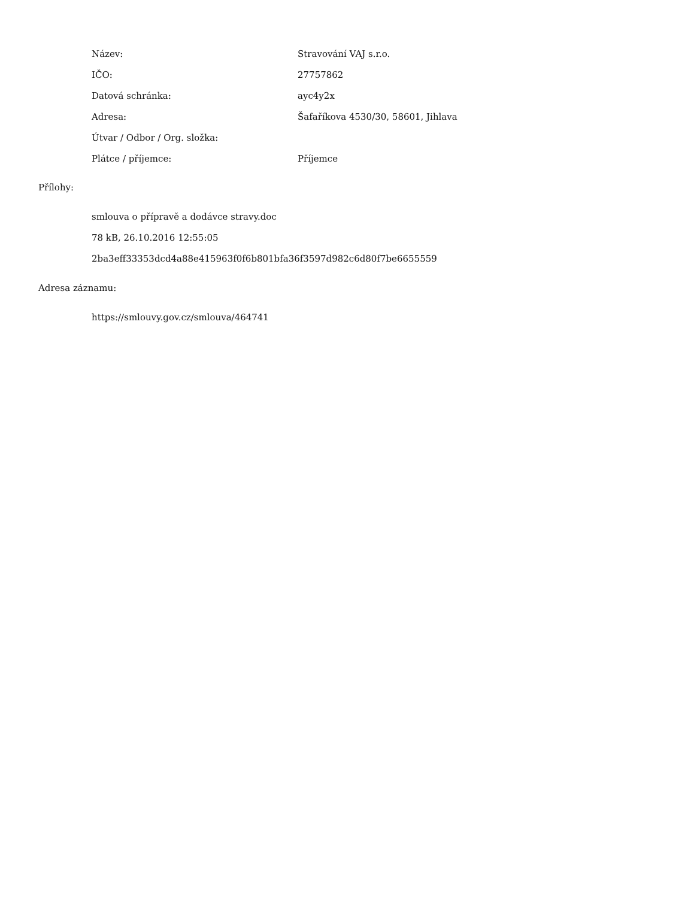| Název: | Stravování VAJ s.r.o. |
| IČO: | 27757862 |
| Datová schránka: | ayc4y2x |
| Adresa: | Šafaříkova 4530/30, 58601, Jihlava |
| Útvar / Odbor / Org. složka: | |
| Plátce / příjemce: | Příjemce |
Přílohy:
smlouva o přípravě a dodávce stravy.doc
78 kB, 26.10.2016 12:55:05
2ba3eff33353dcd4a88e415963f0f6b801bfa36f3597d982c6d80f7be6655559
Adresa záznamu:
https://smlouvy.gov.cz/smlouva/464741